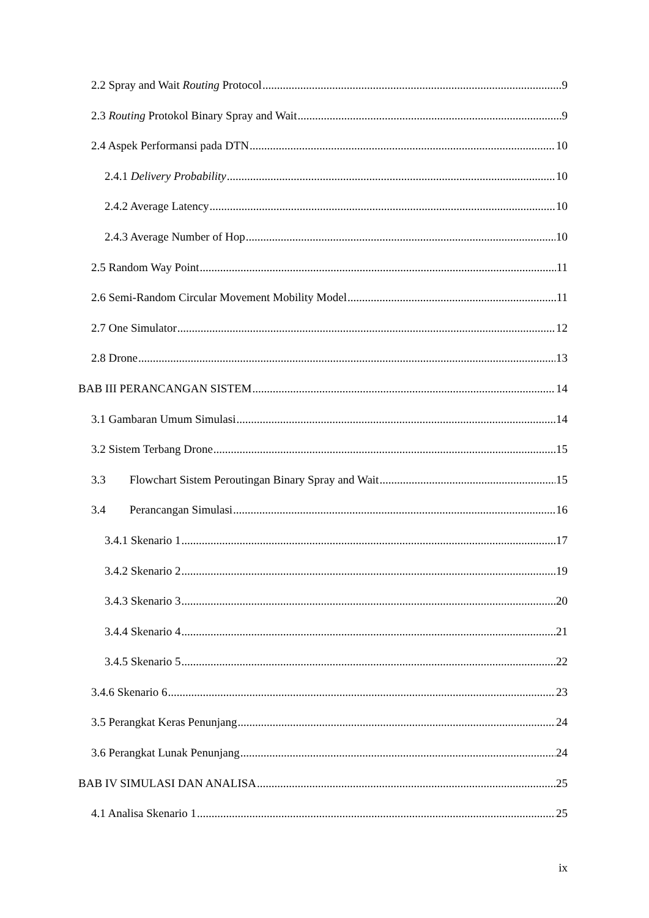2.2 Spray and Wait Routing Protocol 9
2.3 Routing Protokol Binary Spray and Wait 9
2.4 Aspek Performansi pada DTN 10
2.4.1 Delivery Probability 10
2.4.2 Average Latency 10
2.4.3 Average Number of Hop 10
2.5 Random Way Point 11
2.6 Semi-Random Circular Movement Mobility Model 11
2.7 One Simulator 12
2.8 Drone 13
BAB III PERANCANGAN SISTEM 14
3.1 Gambaran Umum Simulasi 14
3.2 Sistem Terbang Drone 15
3.3 Flowchart Sistem Peroutingan Binary Spray and Wait 15
3.4 Perancangan Simulasi 16
3.4.1 Skenario 1 17
3.4.2 Skenario 2 19
3.4.3 Skenario 3 20
3.4.4 Skenario 4 21
3.4.5 Skenario 5 22
3.4.6 Skenario 6 23
3.5 Perangkat Keras Penunjang 24
3.6 Perangkat Lunak Penunjang 24
BAB IV SIMULASI DAN ANALISA 25
4.1 Analisa Skenario 1 25
ix